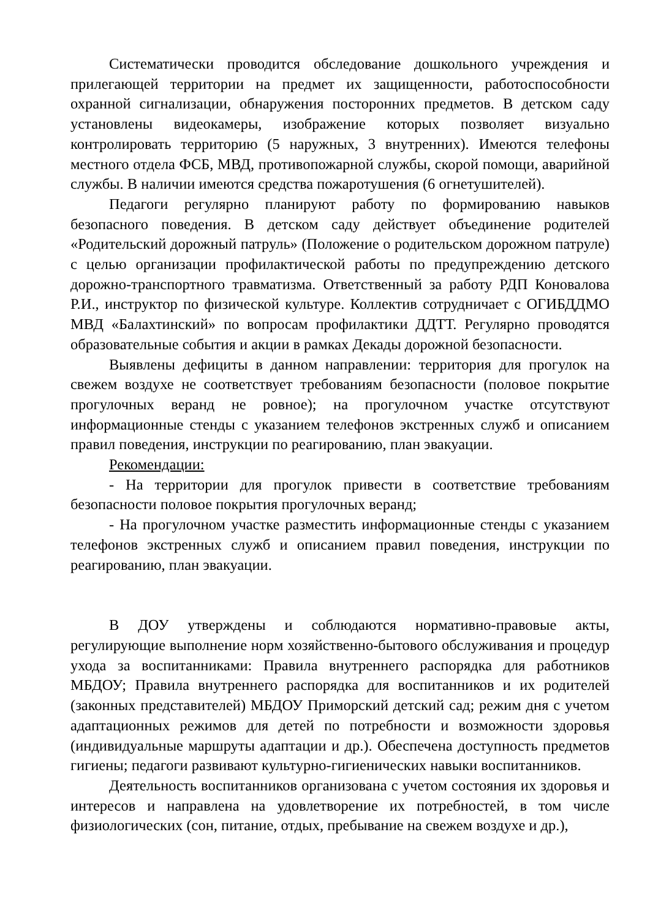Систематически проводится обследование дошкольного учреждения и прилегающей территории на предмет их защищенности, работоспособности охранной сигнализации, обнаружения посторонних предметов. В детском саду установлены видеокамеры, изображение которых позволяет визуально контролировать территорию (5 наружных, 3 внутренних). Имеются телефоны местного отдела ФСБ, МВД, противопожарной службы, скорой помощи, аварийной службы. В наличии имеются средства пожаротушения (6 огнетушителей).
Педагоги регулярно планируют работу по формированию навыков безопасного поведения. В детском саду действует объединение родителей «Родительский дорожный патруль» (Положение о родительском дорожном патруле) с целью организации профилактической работы по предупреждению детского дорожно-транспортного травматизма. Ответственный за работу РДП Коновалова Р.И., инструктор по физической культуре. Коллектив сотрудничает с ОГИБДДМО МВД «Балахтинский» по вопросам профилактики ДДТТ. Регулярно проводятся образовательные события и акции в рамках Декады дорожной безопасности.
Выявлены дефициты в данном направлении: территория для прогулок на свежем воздухе не соответствует требованиям безопасности (половое покрытие прогулочных веранд не ровное); на прогулочном участке отсутствуют информационные стенды с указанием телефонов экстренных служб и описанием правил поведения, инструкции по реагированию, план эвакуации.
Рекомендации:
- На территории для прогулок привести в соответствие требованиям безопасности половое покрытия прогулочных веранд;
- На прогулочном участке разместить информационные стенды с указанием телефонов экстренных служб и описанием правил поведения, инструкции по реагированию, план эвакуации.
В ДОУ утверждены и соблюдаются нормативно-правовые акты, регулирующие выполнение норм хозяйственно-бытового обслуживания и процедур ухода за воспитанниками: Правила внутреннего распорядка для работников МБДОУ; Правила внутреннего распорядка для воспитанников и их родителей (законных представителей) МБДОУ Приморский детский сад; режим дня с учетом адаптационных режимов для детей по потребности и возможности здоровья (индивидуальные маршруты адаптации и др.). Обеспечена доступность предметов гигиены; педагоги развивают культурно-гигиенических навыки воспитанников.
Деятельность воспитанников организована с учетом состояния их здоровья и интересов и направлена на удовлетворение их потребностей, в том числе физиологических (сон, питание, отдых, пребывание на свежем воздухе и др.),